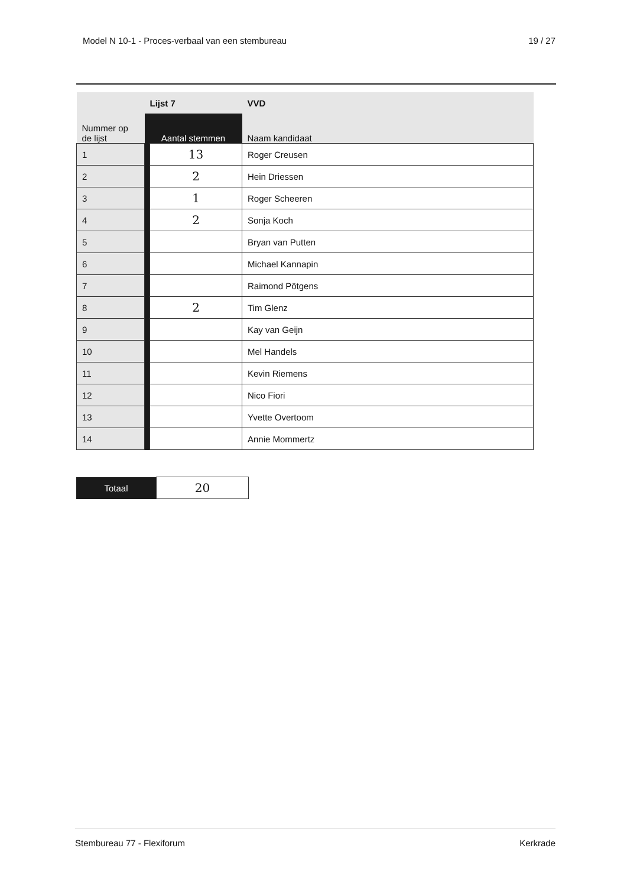Model N 10-1 - Proces-verbaal van een stembureau 19 / 27
| | Lijst 7 | | VVD |
| Nummer op de lijst | Aantal stemmen | | Naam kandidaat |
| 1 | | 13 | Roger Creusen |
| 2 | | 2 | Hein Driessen |
| 3 | | 1 | Roger Scheeren |
| 4 | | 2 | Sonja Koch |
| 5 | | | Bryan van Putten |
| 6 | | | Michael Kannapin |
| 7 | | | Raimond Pötgens |
| 8 | | 2 | Tim Glenz |
| 9 | | | Kay van Geijn |
| 10 | | | Mel Handels |
| 11 | | | Kevin Riemens |
| 12 | | | Nico Fiori |
| 13 | | | Yvette Overtoom |
| 14 | | | Annie Mommertz |
| Totaal | 20 |
Stembureau 77 - Flexiforum Kerkrade